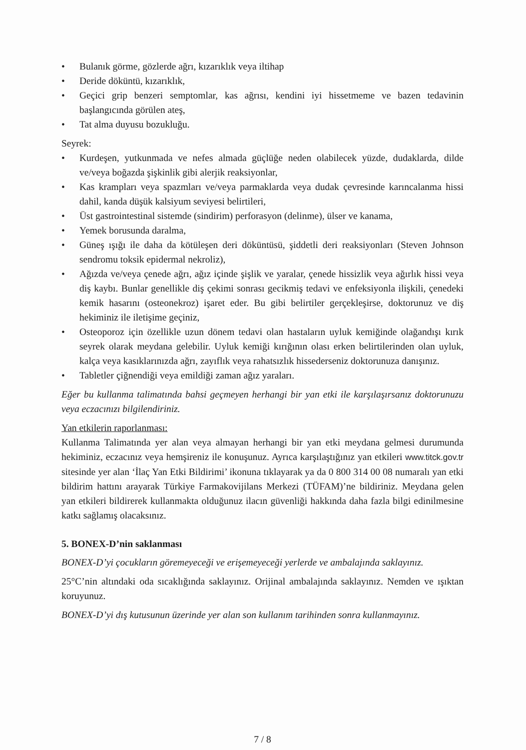• Bulanık görme, gözlerde ağrı, kızarıklık veya iltihap
• Deride döküntü, kızarıklık,
• Geçici grip benzeri semptomlar, kas ağrısı, kendini iyi hissetmeme ve bazen tedavinin başlangıcında görülen ateş,
• Tat alma duyusu bozukluğu.
Seyrek:
• Kurdeşen, yutkunmada ve nefes almada güçlüğe neden olabilecek yüzde, dudaklarda, dilde ve/veya boğazda şişkinlik gibi alerjik reaksiyonlar,
• Kas krampları veya spazmları ve/veya parmaklarda veya dudak çevresinde karıncalanma hissi dahil, kanda düşük kalsiyum seviyesi belirtileri,
• Üst gastrointestinal sistemde (sindirim) perforasyon (delinme), ülser ve kanama,
• Yemek borusunda daralma,
• Güneş ışığı ile daha da kötüleşen deri döküntüsü, şiddetli deri reaksiyonları (Steven Johnson sendromu toksik epidermal nekroliz),
• Ağızda ve/veya çenede ağrı, ağız içinde şişlik ve yaralar, çenede hissizlik veya ağırlık hissi veya diş kaybı. Bunlar genellikle diş çekimi sonrası gecikmiş tedavi ve enfeksiyonla ilişkili, çenedeki kemik hasarını (osteonekroz) işaret eder. Bu gibi belirtiler gerçekleşirse, doktorunuz ve diş hekiminiz ile iletişime geçiniz,
• Osteoporoz için özellikle uzun dönem tedavi olan hastaların uyluk kemiğinde olağandışı kırık seyrek olarak meydana gelebilir. Uyluk kemiği kırığının olası erken belirtilerinden olan uyluk, kalça veya kasıklarınızda ağrı, zayıflık veya rahatsızlık hissederseniz doktorunuza danışınız.
• Tabletler çiğnendiği veya emildiği zaman ağız yaraları.
Eğer bu kullanma talimatında bahsi geçmeyen herhangi bir yan etki ile karşılaşırsanız doktorunuzu veya eczacınızı bilgilendiriniz.
Yan etkilerin raporlanması:
Kullanma Talimatında yer alan veya almayan herhangi bir yan etki meydana gelmesi durumunda hekiminiz, eczacınız veya hemşireniz ile konuşunuz. Ayrıca karşılaştığınız yan etkileri www.titck.gov.tr sitesinde yer alan ‘İlaç Yan Etki Bildirimi’ ikonuna tıklayarak ya da 0 800 314 00 08 numaralı yan etki bildirim hattını arayarak Türkiye Farmakovijilans Merkezi (TÜFAM)’ne bildiriniz. Meydana gelen yan etkileri bildirerek kullanmakta olduğunuz ilacın güvenliği hakkında daha fazla bilgi edinilmesine katkı sağlamış olacaksınız.
5. BONEX-D’nin saklanması
BONEX-D’yi çocukların göremeyeceği ve erişemeyeceği yerlerde ve ambalajında saklayınız.
25°C’nin altındaki oda sıcaklığında saklayınız. Orijinal ambalajında saklayınız. Nemden ve ışıktan koruyunuz.
BONEX-D’yi dış kutusunun üzerinde yer alan son kullanım tarihinden sonra kullanmayınız.
7 / 8